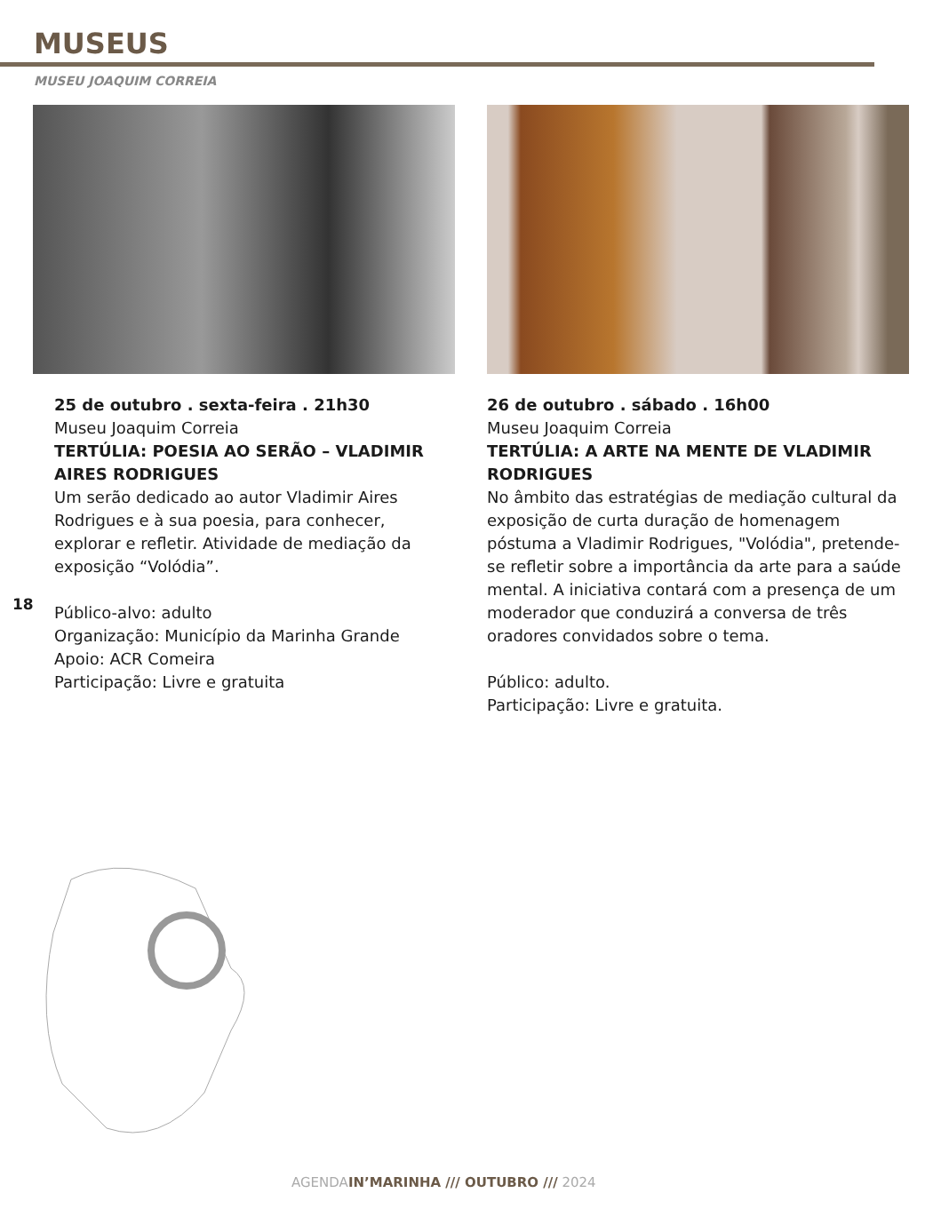MUSEUS
MUSEU JOAQUIM CORREIA
25 de outubro . sexta-feira . 21h30
Museu Joaquim Correia
TERTÚLIA: POESIA AO SERÃO – VLADIMIR AIRES RODRIGUES
Um serão dedicado ao autor Vladimir Aires Rodrigues e à sua poesia, para conhecer, explorar e refletir. Atividade de mediação da exposição “Volódia”.
Público-alvo: adulto
Organização: Município da Marinha Grande
Apoio: ACR Comeira
Participação: Livre e gratuita
26 de outubro . sábado . 16h00
Museu Joaquim Correia
TERTÚLIA: A ARTE NA MENTE DE VLADIMIR RODRIGUES
No âmbito das estratégias de mediação cultural da exposição de curta duração de homenagem póstuma a Vladimir Rodrigues, "Volódia", pretende-se refletir sobre a importância da arte para a saúde mental. A iniciativa contará com a presença de um moderador que conduzirá a conversa de três oradores convidados sobre o tema.
Público: adulto.
Participação: Livre e gratuita.
18
AGENDAIN’MARINHA /// OUTUBRO /// 2024